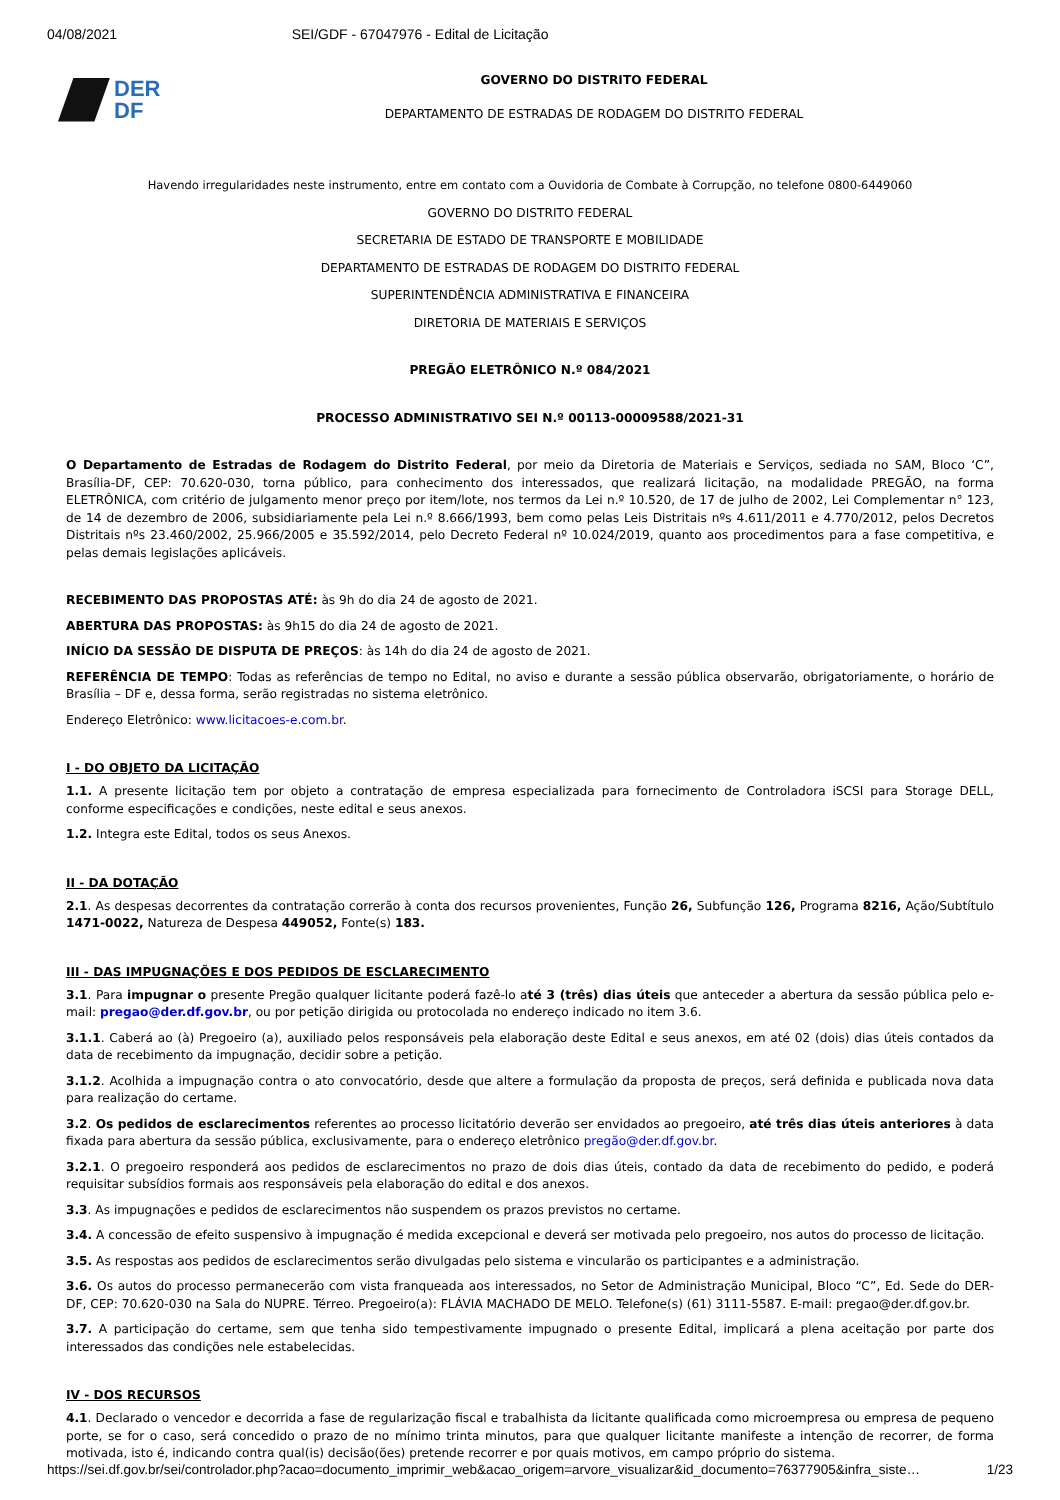04/08/2021 SEI/GDF - 67047976 - Edital de Licitação
DER
DF
GOVERNO DO DISTRITO FEDERAL
DEPARTAMENTO DE ESTRADAS DE RODAGEM DO DISTRITO FEDERAL
Havendo irregularidades neste instrumento, entre em contato com a Ouvidoria de Combate à Corrupção, no telefone 0800-6449060
GOVERNO DO DISTRITO FEDERAL
SECRETARIA DE ESTADO DE TRANSPORTE E MOBILIDADE
DEPARTAMENTO DE ESTRADAS DE RODAGEM DO DISTRITO FEDERAL
SUPERINTENDÊNCIA ADMINISTRATIVA E FINANCEIRA
DIRETORIA DE MATERIAIS E SERVIÇOS
PREGÃO ELETRÔNICO N.º 084/2021
PROCESSO ADMINISTRATIVO SEI N.º 00113-00009588/2021-31
O Departamento de Estradas de Rodagem do Distrito Federal, por meio da Diretoria de Materiais e Serviços, sediada no SAM, Bloco ‘C”, Brasília-DF, CEP: 70.620-030, torna público, para conhecimento dos interessados, que realizará licitação, na modalidade PREGÃO, na forma ELETRÔNICA, com critério de julgamento menor preço por item/lote, nos termos da Lei n.º 10.520, de 17 de julho de 2002, Lei Complementar n° 123, de 14 de dezembro de 2006, subsidiariamente pela Lei n.º 8.666/1993, bem como pelas Leis Distritais nºs 4.611/2011 e 4.770/2012, pelos Decretos Distritais nºs 23.460/2002, 25.966/2005 e 35.592/2014, pelo Decreto Federal nº 10.024/2019, quanto aos procedimentos para a fase competitiva, e pelas demais legislações aplicáveis.
RECEBIMENTO DAS PROPOSTAS ATÉ: às 9h do dia 24 de agosto de 2021.
ABERTURA DAS PROPOSTAS: às 9h15 do dia 24 de agosto de 2021.
INÍCIO DA SESSÃO DE DISPUTA DE PREÇOS: às 14h do dia 24 de agosto de 2021.
REFERÊNCIA DE TEMPO: Todas as referências de tempo no Edital, no aviso e durante a sessão pública observarão, obrigatoriamente, o horário de Brasília – DF e, dessa forma, serão registradas no sistema eletrônico.
Endereço Eletrônico: www.licitacoes-e.com.br.
I - DO OBJETO DA LICITAÇÃO
1.1. A presente licitação tem por objeto a contratação de empresa especializada para fornecimento de Controladora iSCSI para Storage DELL, conforme especificações e condições, neste edital e seus anexos.
1.2. Integra este Edital, todos os seus Anexos.
II - DA DOTAÇÃO
2.1. As despesas decorrentes da contratação correrão à conta dos recursos provenientes, Função 26, Subfunção 126, Programa 8216, Ação/Subtítulo 1471-0022, Natureza de Despesa 449052, Fonte(s) 183.
III - DAS IMPUGNAÇÕES E DOS PEDIDOS DE ESCLARECIMENTO
3.1. Para impugnar o presente Pregão qualquer licitante poderá fazê-lo até 3 (três) dias úteis que anteceder a abertura da sessão pública pelo e-mail: pregao@der.df.gov.br, ou por petição dirigida ou protocolada no endereço indicado no item 3.6.
3.1.1. Caberá ao (à) Pregoeiro (a), auxiliado pelos responsáveis pela elaboração deste Edital e seus anexos, em até 02 (dois) dias úteis contados da data de recebimento da impugnação, decidir sobre a petição.
3.1.2. Acolhida a impugnação contra o ato convocatório, desde que altere a formulação da proposta de preços, será definida e publicada nova data para realização do certame.
3.2. Os pedidos de esclarecimentos referentes ao processo licitatório deverão ser envidados ao pregoeiro, até três dias úteis anteriores à data fixada para abertura da sessão pública, exclusivamente, para o endereço eletrônico pregão@der.df.gov.br.
3.2.1. O pregoeiro responderá aos pedidos de esclarecimentos no prazo de dois dias úteis, contado da data de recebimento do pedido, e poderá requisitar subsídios formais aos responsáveis pela elaboração do edital e dos anexos.
3.3. As impugnações e pedidos de esclarecimentos não suspendem os prazos previstos no certame.
3.4. A concessão de efeito suspensivo à impugnação é medida excepcional e deverá ser motivada pelo pregoeiro, nos autos do processo de licitação.
3.5. As respostas aos pedidos de esclarecimentos serão divulgadas pelo sistema e vincularão os participantes e a administração.
3.6. Os autos do processo permanecerão com vista franqueada aos interessados, no Setor de Administração Municipal, Bloco “C”, Ed. Sede do DER-DF, CEP: 70.620-030 na Sala do NUPRE. Térreo. Pregoeiro(a): FLÁVIA MACHADO DE MELO. Telefone(s) (61) 3111-5587. E-mail: pregao@der.df.gov.br.
3.7. A participação do certame, sem que tenha sido tempestivamente impugnado o presente Edital, implicará a plena aceitação por parte dos interessados das condições nele estabelecidas.
IV - DOS RECURSOS
4.1. Declarado o vencedor e decorrida a fase de regularização fiscal e trabalhista da licitante qualificada como microempresa ou empresa de pequeno porte, se for o caso, será concedido o prazo de no mínimo trinta minutos, para que qualquer licitante manifeste a intenção de recorrer, de forma motivada, isto é, indicando contra qual(is) decisão(ões) pretende recorrer e por quais motivos, em campo próprio do sistema.
https://sei.df.gov.br/sei/controlador.php?acao=documento_imprimir_web&acao_origem=arvore_visualizar&id_documento=76377905&infra_siste… 1/23